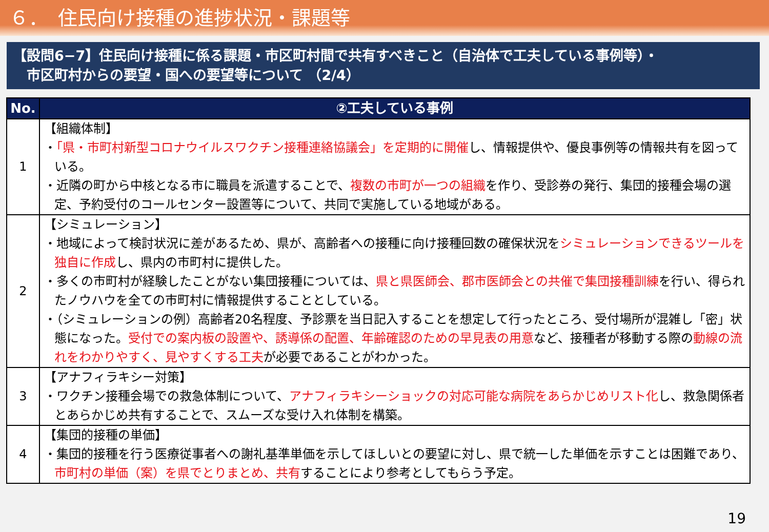６．　住民向け接種の進捗状況・課題等
【設問6−7】住民向け接種に係る課題・市区町村間で共有すべきこと（自治体で工夫している事例等）・
　市区町村からの要望・国への要望等について （2/4）
| No. | ②工夫している事例 |
| --- | --- |
| 1 | 【組織体制】 ・ 「県・市町村新型コロナウイルスワクチン接種連絡協議会」を定期的に開催 し、情報提供や、優良事例等の情報共有を図っている。 ・近隣の町から中核となる市に職員を派遣することで、 複数の市町が一つの組織 を作り、受診券の発行、集団的接種会場の選定、予約受付のコールセンター設置等について、共同で実施している地域がある。 |
| 2 | 【シミュレーション】 ・地域によって検討状況に差があるため、県が、高齢者への接種に向け接種回数の確保状況を シミュレーションできるツールを独自に作成 し、県内の市町村に提供した。 ・多くの市町村が経験したことがない集団接種については、 県と県医師会、郡市医師会との共催で集団接種訓練 を行い、得られたノウハウを全ての市町村に情報提供することとしている。 ・（シミュレーションの例）高齢者20名程度、予診票を当日記入することを想定して行ったところ、受付場所が混雑し「密」状態になった。 受付での案内板の設置や、誘導係の配置、年齢確認のための早見表の用意 など、接種者が移動する際の 動線の流れをわかりやすく、見やすくする工夫 が必要であることがわかった。 |
| 3 | 【アナフィラキシー対策】 ・ワクチン接種会場での救急体制について、 アナフィラキシーショックの対応可能な病院をあらかじめリスト化 し、救急関係者とあらかじめ共有することで、スムーズな受け入れ体制を構築。 |
| 4 | 【集団的接種の単価】 ・集団的接種を行う医療従事者への謝礼基準単価を示してほしいとの要望に対し、県で統一した単価を示すことは困難であり、 市町村の単価（案）を県でとりまとめ、共有 することにより参考としてもらう予定。 |
19